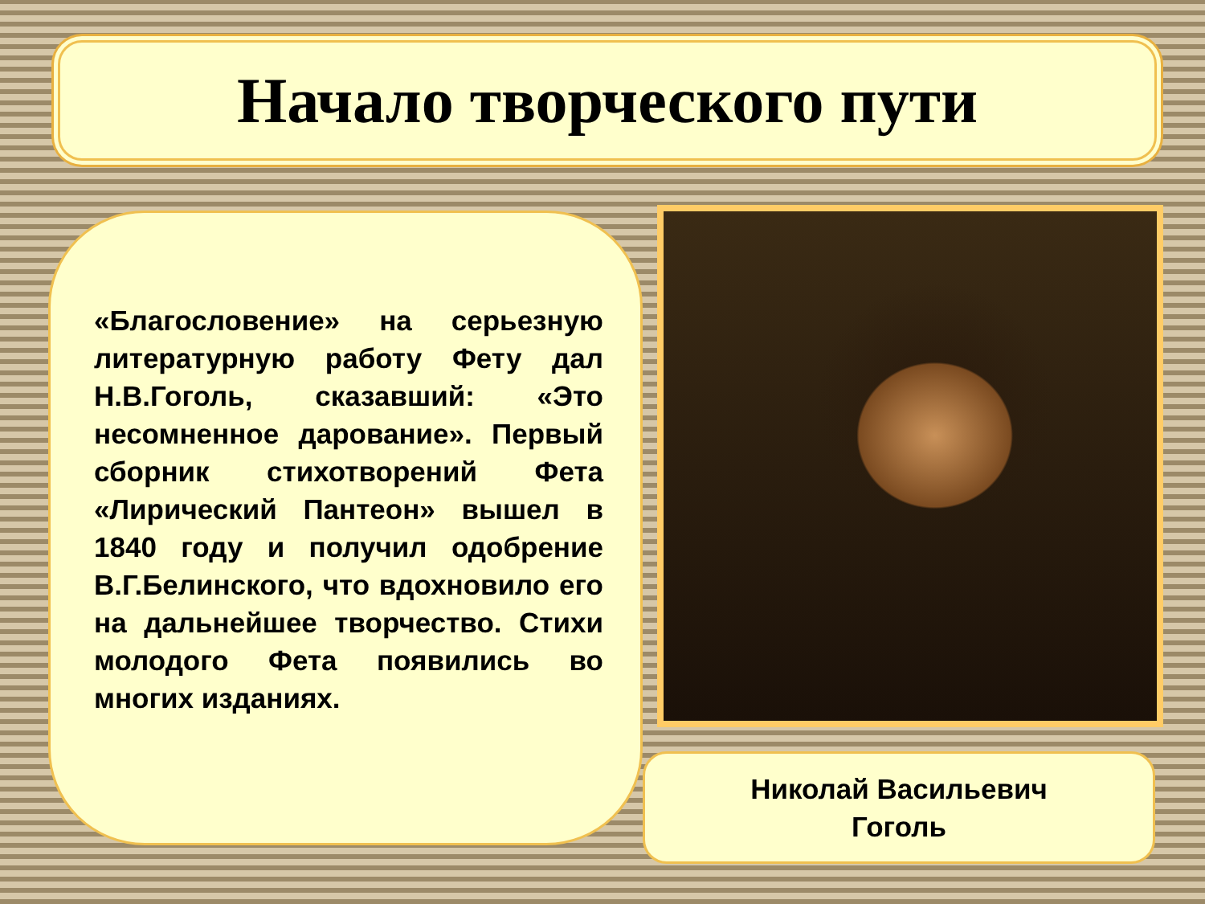Начало творческого пути
«Благословение» на серьезную литературную работу Фету дал Н.В.Гоголь, сказавший: «Это несомненное дарование». Первый сборник стихотворений Фета «Лирический Пантеон» вышел в 1840 году и получил одобрение В.Г.Белинского, что вдохновило его на дальнейшее творчество. Стихи молодого Фета появились во многих изданиях.
Николай Васильевич
Гоголь